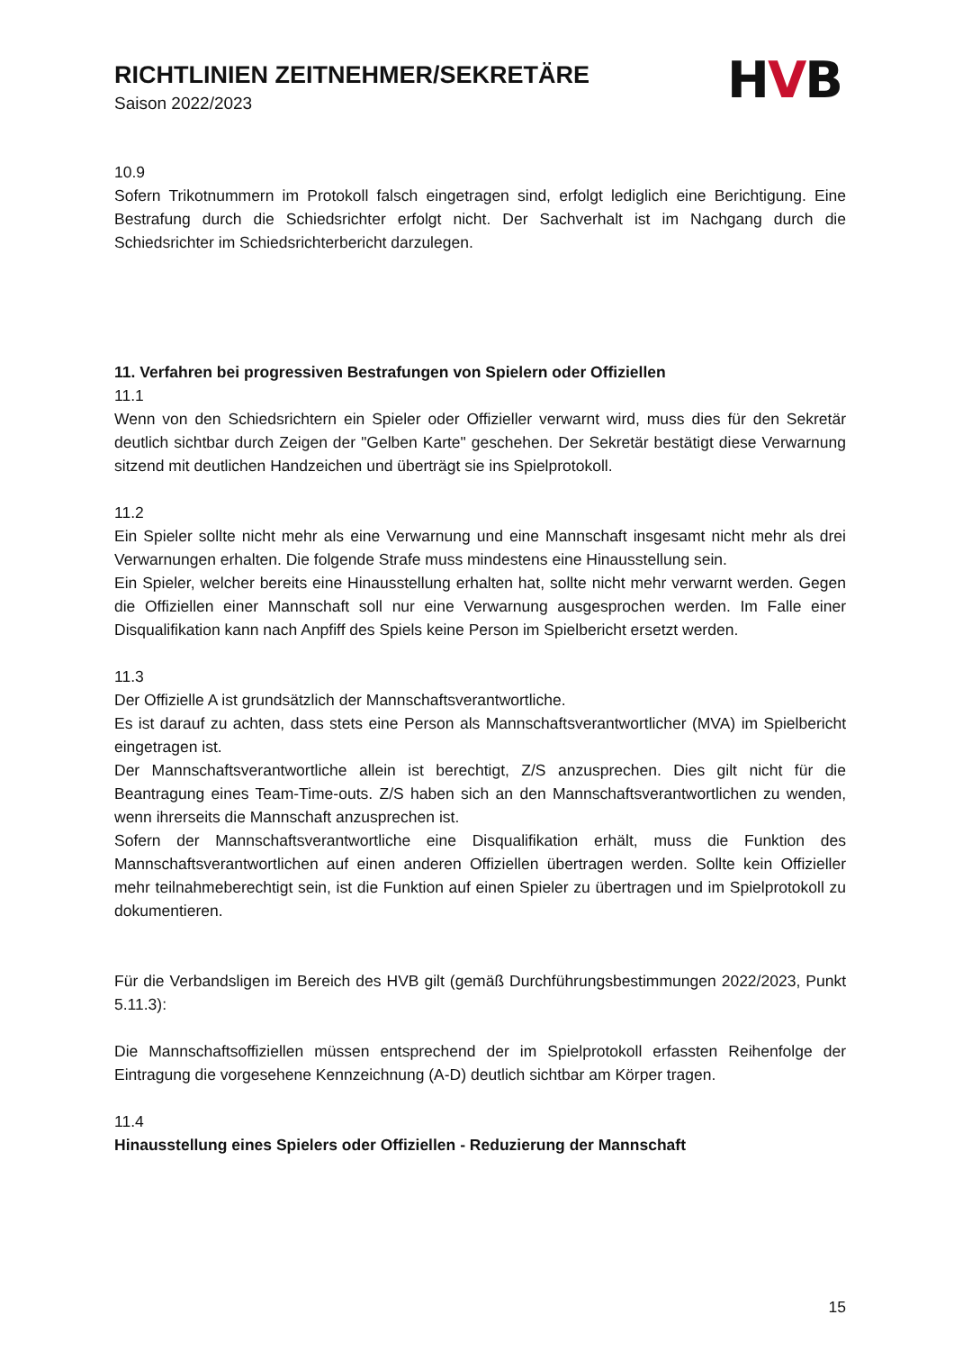RICHTLINIEN ZEITNEHMER/SEKRETÄRE
Saison 2022/2023
HVB
10.9
Sofern Trikotnummern im Protokoll falsch eingetragen sind, erfolgt lediglich eine Berichtigung. Eine Bestrafung durch die Schiedsrichter erfolgt nicht. Der Sachverhalt ist im Nachgang durch die Schiedsrichter im Schiedsrichterbericht darzulegen.
11. Verfahren bei progressiven Bestrafungen von Spielern oder Offiziellen
11.1
Wenn von den Schiedsrichtern ein Spieler oder Offizieller verwarnt wird, muss dies für den Sekretär deutlich sichtbar durch Zeigen der "Gelben Karte" geschehen. Der Sekretär bestätigt diese Verwarnung sitzend mit deutlichen Handzeichen und überträgt sie ins Spielprotokoll.
11.2
Ein Spieler sollte nicht mehr als eine Verwarnung und eine Mannschaft insgesamt nicht mehr als drei Verwarnungen erhalten. Die folgende Strafe muss mindestens eine Hinausstellung sein.
Ein Spieler, welcher bereits eine Hinausstellung erhalten hat, sollte nicht mehr verwarnt werden. Gegen die Offiziellen einer Mannschaft soll nur eine Verwarnung ausgesprochen werden. Im Falle einer Disqualifikation kann nach Anpfiff des Spiels keine Person im Spielbericht ersetzt werden.
11.3
Der Offizielle A ist grundsätzlich der Mannschaftsverantwortliche.
Es ist darauf zu achten, dass stets eine Person als Mannschaftsverantwortlicher (MVA) im Spielbericht eingetragen ist.
Der Mannschaftsverantwortliche allein ist berechtigt, Z/S anzusprechen. Dies gilt nicht für die Beantragung eines Team-Time-outs. Z/S haben sich an den Mannschaftsverantwortlichen zu wenden, wenn ihrerseits die Mannschaft anzusprechen ist.
Sofern der Mannschaftsverantwortliche eine Disqualifikation erhält, muss die Funktion des Mannschaftsverantwortlichen auf einen anderen Offiziellen übertragen werden. Sollte kein Offizieller mehr teilnahmeberechtigt sein, ist die Funktion auf einen Spieler zu übertragen und im Spielprotokoll zu dokumentieren.
Für die Verbandsligen im Bereich des HVB gilt (gemäß Durchführungsbestimmungen 2022/2023, Punkt 5.11.3):
Die Mannschaftsoffiziellen müssen entsprechend der im Spielprotokoll erfassten Reihenfolge der Eintragung die vorgesehene Kennzeichnung (A-D) deutlich sichtbar am Körper tragen.
11.4
Hinausstellung eines Spielers oder Offiziellen - Reduzierung der Mannschaft
15